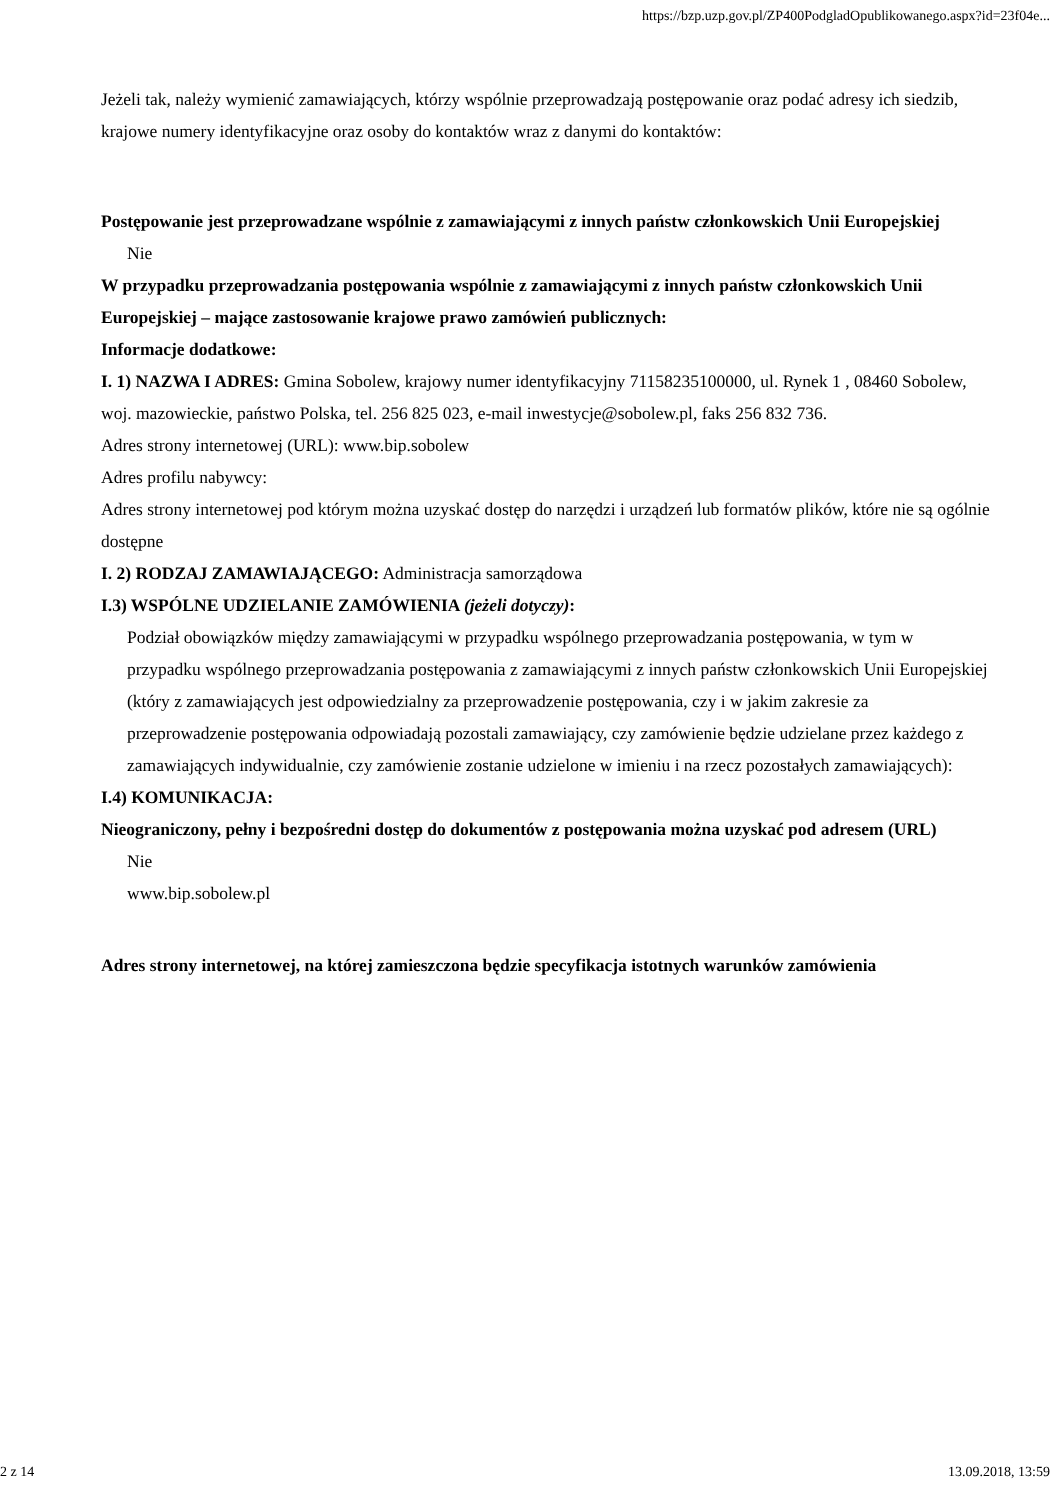https://bzp.uzp.gov.pl/ZP400PodgladOpublikowanego.aspx?id=23f04e...
Jeżeli tak, należy wymienić zamawiających, którzy wspólnie przeprowadzają postępowanie oraz podać adresy ich siedzib, krajowe numery identyfikacyjne oraz osoby do kontaktów wraz z danymi do kontaktów:
Postępowanie jest przeprowadzane wspólnie z zamawiającymi z innych państw członkowskich Unii Europejskiej
Nie
W przypadku przeprowadzania postępowania wspólnie z zamawiającymi z innych państw członkowskich Unii Europejskiej – mające zastosowanie krajowe prawo zamówień publicznych:
Informacje dodatkowe:
I. 1) NAZWA I ADRES: Gmina Sobolew, krajowy numer identyfikacyjny 71158235100000, ul. Rynek 1 , 08460 Sobolew, woj. mazowieckie, państwo Polska, tel. 256 825 023, e-mail inwestycje@sobolew.pl, faks 256 832 736.
Adres strony internetowej (URL): www.bip.sobolew
Adres profilu nabywcy:
Adres strony internetowej pod którym można uzyskać dostęp do narzędzi i urządzeń lub formatów plików, które nie są ogólnie dostępne
I. 2) RODZAJ ZAMAWIAJĄCEGO: Administracja samorządowa
I.3) WSPÓLNE UDZIELANIE ZAMÓWIENIA (jeżeli dotyczy):
Podział obowiązków między zamawiającymi w przypadku wspólnego przeprowadzania postępowania, w tym w przypadku wspólnego przeprowadzania postępowania z zamawiającymi z innych państw członkowskich Unii Europejskiej (który z zamawiających jest odpowiedzialny za przeprowadzenie postępowania, czy i w jakim zakresie za przeprowadzenie postępowania odpowiadają pozostali zamawiający, czy zamówienie będzie udzielane przez każdego z zamawiających indywidualnie, czy zamówienie zostanie udzielone w imieniu i na rzecz pozostałych zamawiających):
I.4) KOMUNIKACJA:
Nieograniczony, pełny i bezpośredni dostęp do dokumentów z postępowania można uzyskać pod adresem (URL)
Nie
www.bip.sobolew.pl
Adres strony internetowej, na której zamieszczona będzie specyfikacja istotnych warunków zamówienia
2 z 14 13.09.2018, 13:59